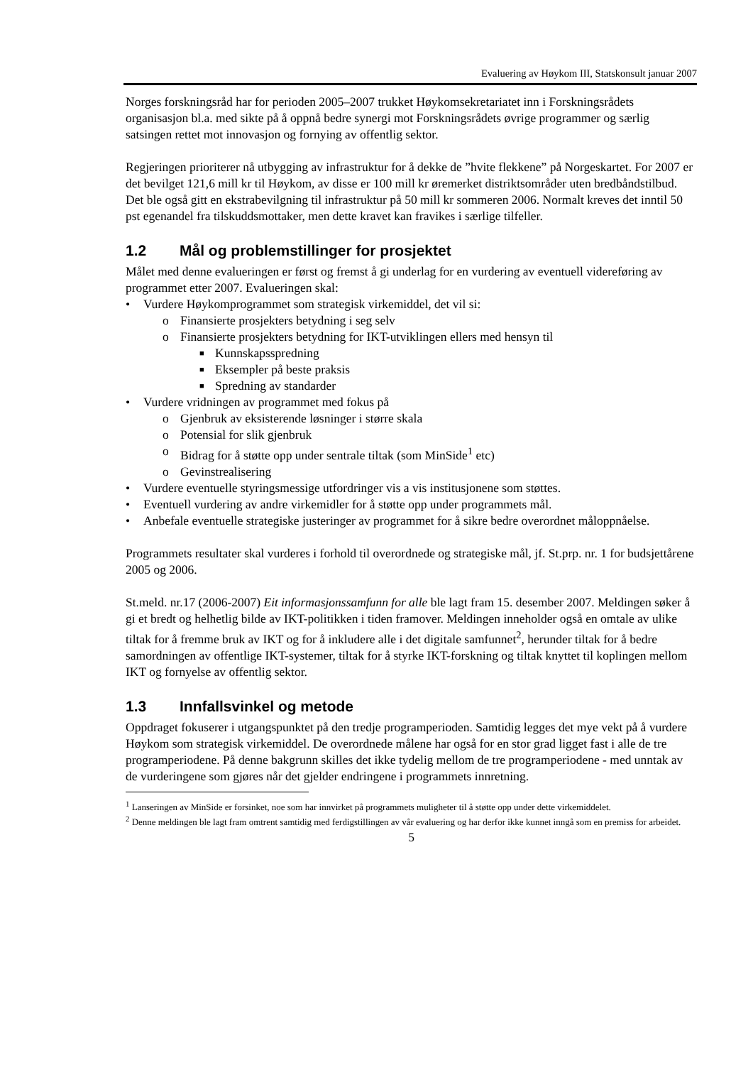Evaluering av Høykom III, Statskonsult januar 2007
Norges forskningsråd har for perioden 2005–2007 trukket Høykomsekretariatet inn i Forskningsrådets organisasjon bl.a. med sikte på å oppnå bedre synergi mot Forskningsrådets øvrige programmer og særlig satsingen rettet mot innovasjon og fornying av offentlig sektor.
Regjeringen prioriterer nå utbygging av infrastruktur for å dekke de ”hvite flekkene” på Norgeskartet. For 2007 er det bevilget 121,6 mill kr til Høykom, av disse er 100 mill kr øremerket distriktsområder uten bredbåndstilbud. Det ble også gitt en ekstrabevilgning til infrastruktur på 50 mill kr sommeren 2006. Normalt kreves det inntil 50 pst egenandel fra tilskuddsmottaker, men dette kravet kan fravikes i særlige tilfeller.
1.2 Mål og problemstillinger for prosjektet
Målet med denne evalueringen er først og fremst å gi underlag for en vurdering av eventuell videreføring av programmet etter 2007. Evalueringen skal:
• Vurdere Høykomprogrammet som strategisk virkemiddel, det vil si:
o Finansierte prosjekters betydning i seg selv
o Finansierte prosjekters betydning for IKT-utviklingen ellers med hensyn til
■ Kunnskapsspredning
■ Eksempler på beste praksis
■ Spredning av standarder
• Vurdere vridningen av programmet med fokus på
o Gjenbruk av eksisterende løsninger i større skala
o Potensial for slik gjenbruk
o Bidrag for å støtte opp under sentrale tiltak (som MinSide<sup>1</sup> etc)
o Gevinstrealisering
• Vurdere eventuelle styringsmessige utfordringer vis a vis institusjonene som støttes.
• Eventuell vurdering av andre virkemidler for å støtte opp under programmets mål.
• Anbefale eventuelle strategiske justeringer av programmet for å sikre bedre overordnet måloppnåelse.
Programmets resultater skal vurderes i forhold til overordnede og strategiske mål, jf. St.prp. nr. 1 for budsjettårene 2005 og 2006.
St.meld. nr.17 (2006-2007) Eit informasjonssamfunn for alle ble lagt fram 15. desember 2007. Meldingen søker å gi et bredt og helhetlig bilde av IKT-politikken i tiden framover. Meldingen inneholder også en omtale av ulike tiltak for å fremme bruk av IKT og for å inkludere alle i det digitale samfunnet<sup>2</sup>, herunder tiltak for å bedre samordningen av offentlige IKT-systemer, tiltak for å styrke IKT-forskning og tiltak knyttet til koplingen mellom IKT og fornyelse av offentlig sektor.
1.3 Innfallsvinkel og metode
Oppdraget fokuserer i utgangspunktet på den tredje programperioden. Samtidig legges det mye vekt på å vurdere Høykom som strategisk virkemiddel. De overordnede målene har også for en stor grad ligget fast i alle de tre programperiodene. På denne bakgrunn skilles det ikke tydelig mellom de tre programperiodene - med unntak av de vurderingene som gjøres når det gjelder endringene i programmets innretning.
<sup>1</sup> Lanseringen av MinSide er forsinket, noe som har innvirket på programmets muligheter til å støtte opp under dette virkemiddelet.
<sup>2</sup> Denne meldingen ble lagt fram omtrent samtidig med ferdigstillingen av vår evaluering og har derfor ikke kunnet inngå som en premiss for arbeidet.
5